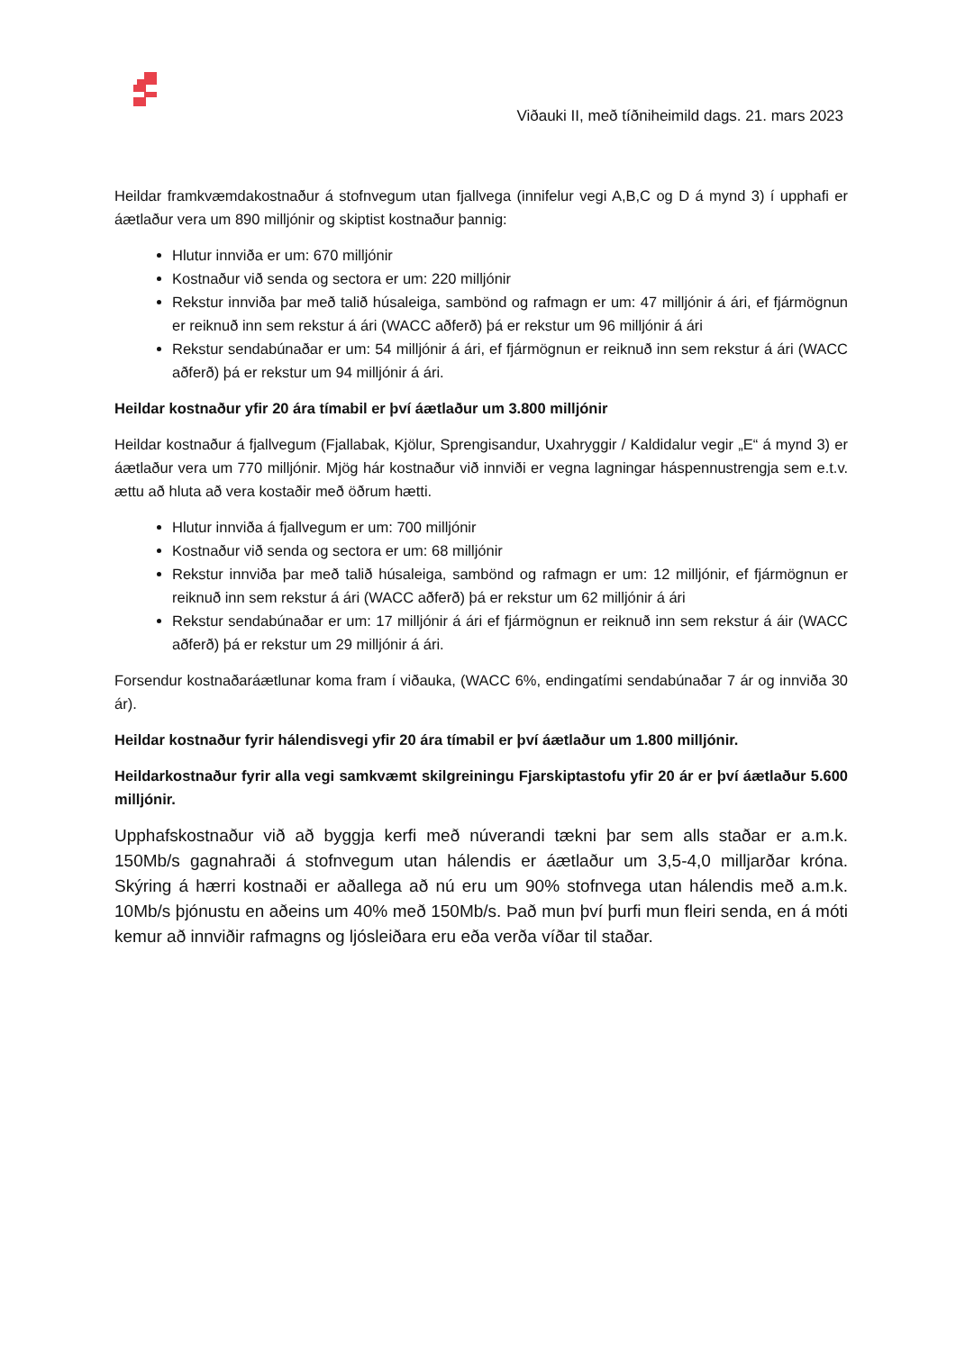Viðauki II, með tíðniheimild dags. 21. mars 2023
Heildar framkvæmdakostnaður á stofnvegum utan fjallvega (innifelur vegi A,B,C og D á mynd 3) í upphafi er áætlaður vera um 890 milljónir og skiptist kostnaður þannig:
Hlutur innviða er um: 670 milljónir
Kostnaður við senda og sectora er um: 220 milljónir
Rekstur innviða þar með talið húsaleiga, sambönd og rafmagn er um: 47 milljónir á ári, ef fjármögnun er reiknuð inn sem rekstur á ári (WACC aðferð) þá er rekstur um 96 milljónir á ári
Rekstur sendabúnaðar er um: 54 milljónir á ári, ef fjármögnun er reiknuð inn sem rekstur á ári (WACC aðferð) þá er rekstur um 94 milljónir á ári.
Heildar kostnaður yfir 20 ára tímabil er því áætlaður um 3.800 milljónir
Heildar kostnaður á fjallvegum (Fjallabak, Kjölur, Sprengisandur, Uxahryggir / Kaldidalur vegir „E“ á mynd 3) er áætlaður vera um 770 milljónir. Mjög hár kostnaður við innviði er vegna lagningar háspennustrengja sem e.t.v. ættu að hluta að vera kostaðir með öðrum hætti.
Hlutur innviða á fjallvegum er um: 700 milljónir
Kostnaður við senda og sectora er um: 68 milljónir
Rekstur innviða þar með talið húsaleiga, sambönd og rafmagn er um: 12 milljónir, ef fjármögnun er reiknuð inn sem rekstur á ári (WACC aðferð) þá er rekstur um 62 milljónir á ári
Rekstur sendabúnaðar er um: 17 milljónir á ári ef fjármögnun er reiknuð inn sem rekstur á áir (WACC aðferð) þá er rekstur um 29 milljónir á ári.
Forsendur kostnaðaráætlunar koma fram í viðauka, (WACC 6%, endingatími sendabúnaðar 7 ár og innviða 30 ár).
Heildar kostnaður fyrir hálendisvegi yfir 20 ára tímabil er því áætlaður um 1.800 milljónir.
Heildarkostnaður fyrir alla vegi samkvæmt skilgreiningu Fjarskiptastofu yfir 20 ár er því áætlaður 5.600 milljónir.
Upphafskostnaður við að byggja kerfi með núverandi tækni þar sem alls staðar er a.m.k. 150Mb/s gagnahraði á stofnvegum utan hálendis er áætlaður um 3,5-4,0 milljarðar króna. Skýring á hærri kostnaði er aðallega að nú eru um 90% stofnvega utan hálendis með a.m.k. 10Mb/s þjónustu en aðeins um 40% með 150Mb/s. Það mun því þurfi mun fleiri senda, en á móti kemur að innviðir rafmagns og ljósleiðara eru eða verða víðar til staðar.